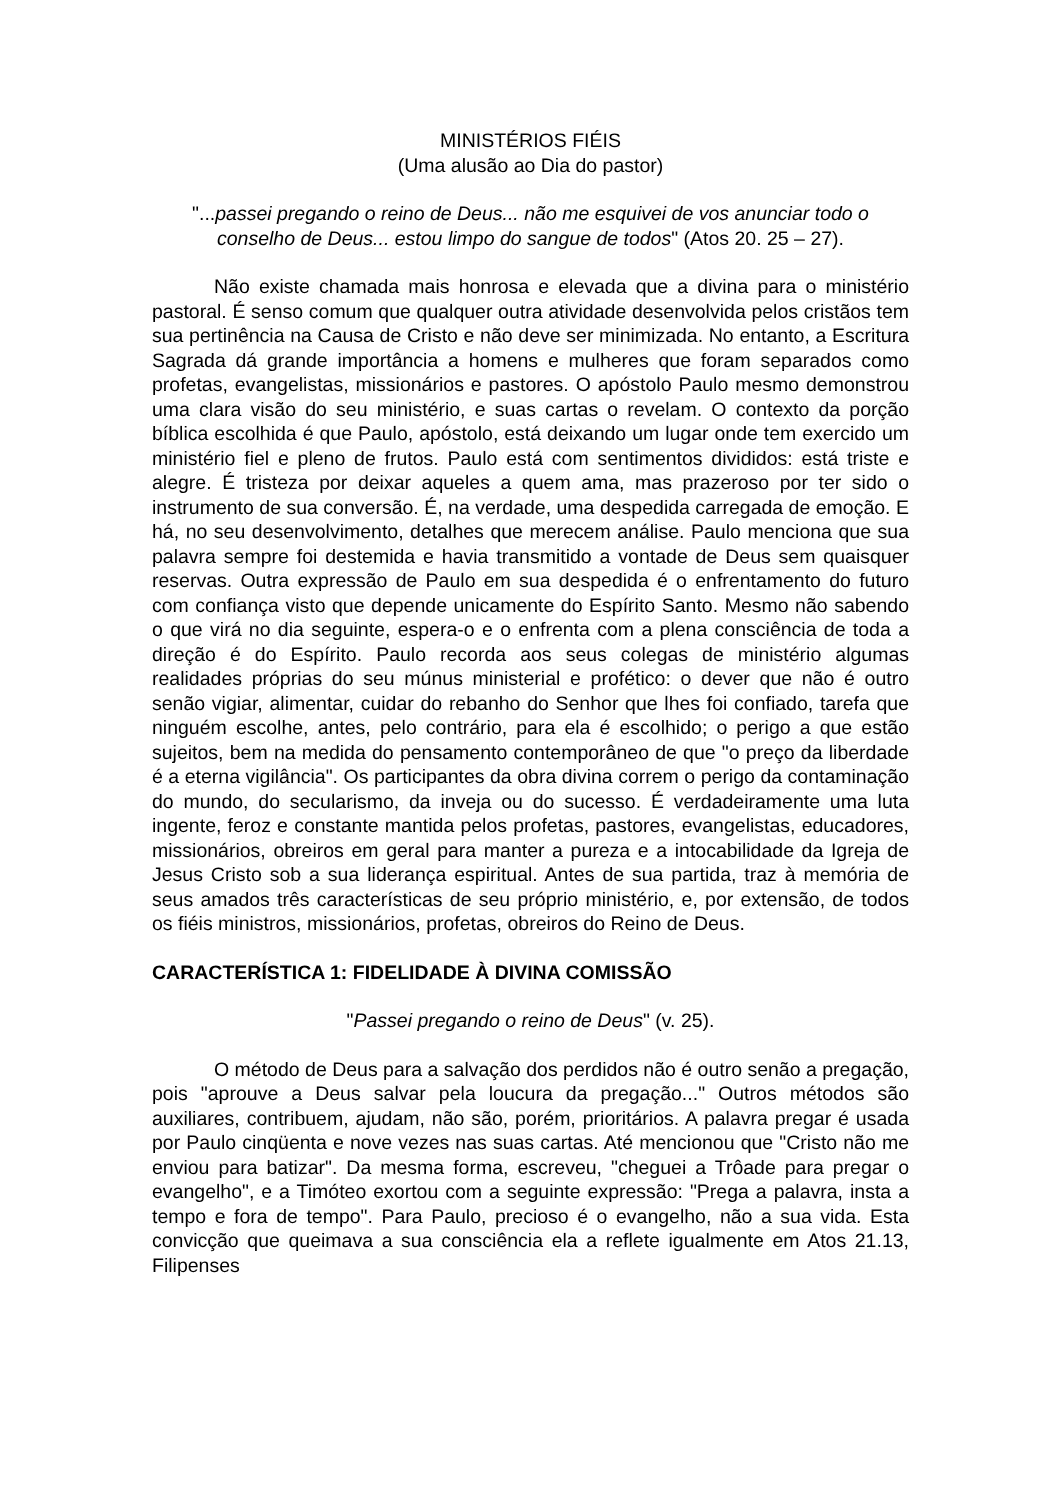MINISTÉRIOS FIÉIS
(Uma alusão ao Dia do pastor)
"...passei pregando o reino de Deus... não me esquivei de vos anunciar todo o conselho de Deus... estou limpo do sangue de todos" (Atos 20. 25 – 27).
Não existe chamada mais honrosa e elevada que a divina para o ministério pastoral. É senso comum que qualquer outra atividade desenvolvida pelos cristãos tem sua pertinência na Causa de Cristo e não deve ser minimizada. No entanto, a Escritura Sagrada dá grande importância a homens e mulheres que foram separados como profetas, evangelistas, missionários e pastores. O apóstolo Paulo mesmo demonstrou uma clara visão do seu ministério, e suas cartas o revelam. O contexto da porção bíblica escolhida é que Paulo, apóstolo, está deixando um lugar onde tem exercido um ministério fiel e pleno de frutos. Paulo está com sentimentos divididos: está triste e alegre. É tristeza por deixar aqueles a quem ama, mas prazeroso por ter sido o instrumento de sua conversão. É, na verdade, uma despedida carregada de emoção. E há, no seu desenvolvimento, detalhes que merecem análise. Paulo menciona que sua palavra sempre foi destemida e havia transmitido a vontade de Deus sem quaisquer reservas. Outra expressão de Paulo em sua despedida é o enfrentamento do futuro com confiança visto que depende unicamente do Espírito Santo. Mesmo não sabendo o que virá no dia seguinte, espera-o e o enfrenta com a plena consciência de toda a direção é do Espírito. Paulo recorda aos seus colegas de ministério algumas realidades próprias do seu múnus ministerial e profético: o dever que não é outro senão vigiar, alimentar, cuidar do rebanho do Senhor que lhes foi confiado, tarefa que ninguém escolhe, antes, pelo contrário, para ela é escolhido; o perigo a que estão sujeitos, bem na medida do pensamento contemporâneo de que "o preço da liberdade é a eterna vigilância". Os participantes da obra divina correm o perigo da contaminação do mundo, do secularismo, da inveja ou do sucesso. É verdadeiramente uma luta ingente, feroz e constante mantida pelos profetas, pastores, evangelistas, educadores, missionários, obreiros em geral para manter a pureza e a intocabilidade da Igreja de Jesus Cristo sob a sua liderança espiritual. Antes de sua partida, traz à memória de seus amados três características de seu próprio ministério, e, por extensão, de todos os fiéis ministros, missionários, profetas, obreiros do Reino de Deus.
CARACTERÍSTICA 1: FIDELIDADE À DIVINA COMISSÃO
"Passei pregando o reino de Deus" (v. 25).
O método de Deus para a salvação dos perdidos não é outro senão a pregação, pois "aprouve a Deus salvar pela loucura da pregação..." Outros métodos são auxiliares, contribuem, ajudam, não são, porém, prioritários. A palavra pregar é usada por Paulo cinqüenta e nove vezes nas suas cartas. Até mencionou que "Cristo não me enviou para batizar". Da mesma forma, escreveu, "cheguei a Trôade para pregar o evangelho", e a Timóteo exortou com a seguinte expressão: "Prega a palavra, insta a tempo e fora de tempo". Para Paulo, precioso é o evangelho, não a sua vida. Esta convicção que queimava a sua consciência ela a reflete igualmente em Atos 21.13, Filipenses